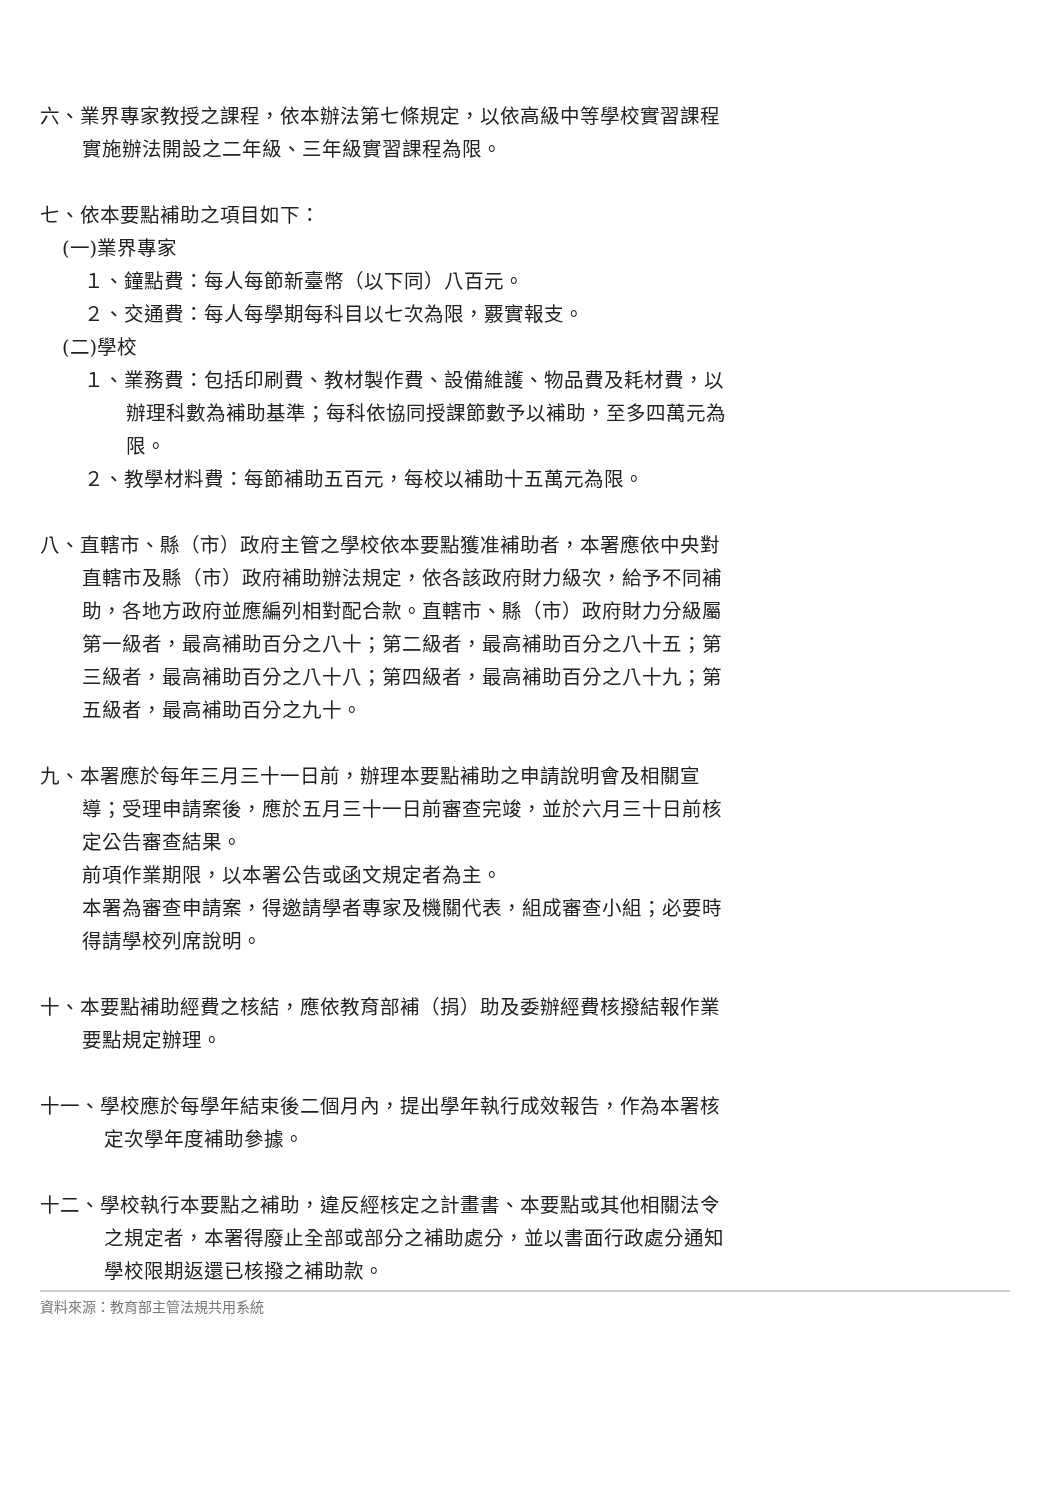六、業界專家教授之課程，依本辦法第七條規定，以依高級中等學校實習課程實施辦法開設之二年級、三年級實習課程為限。
七、依本要點補助之項目如下：
(一)業界專家
１、鐘點費：每人每節新臺幣（以下同）八百元。
２、交通費：每人每學期每科目以七次為限，覈實報支。
(二)學校
１、業務費：包括印刷費、教材製作費、設備維護、物品費及耗材費，以辦理科數為補助基準；每科依協同授課節數予以補助，至多四萬元為限。
２、教學材料費：每節補助五百元，每校以補助十五萬元為限。
八、直轄市、縣（市）政府主管之學校依本要點獲准補助者，本署應依中央對直轄市及縣（市）政府補助辦法規定，依各該政府財力級次，給予不同補助，各地方政府並應編列相對配合款。直轄市、縣（市）政府財力分級屬第一級者，最高補助百分之八十；第二級者，最高補助百分之八十五；第三級者，最高補助百分之八十八；第四級者，最高補助百分之八十九；第五級者，最高補助百分之九十。
九、本署應於每年三月三十一日前，辦理本要點補助之申請說明會及相關宣導；受理申請案後，應於五月三十一日前審查完竣，並於六月三十日前核定公告審查結果。
前項作業期限，以本署公告或函文規定者為主。
本署為審查申請案，得邀請學者專家及機關代表，組成審查小組；必要時得請學校列席說明。
十、本要點補助經費之核結，應依教育部補（捐）助及委辦經費核撥結報作業要點規定辦理。
十一、學校應於每學年結束後二個月內，提出學年執行成效報告，作為本署核定次學年度補助參據。
十二、學校執行本要點之補助，違反經核定之計畫書、本要點或其他相關法令之規定者，本署得廢止全部或部分之補助處分，並以書面行政處分通知學校限期返還已核撥之補助款。
資料來源：教育部主管法規共用系統